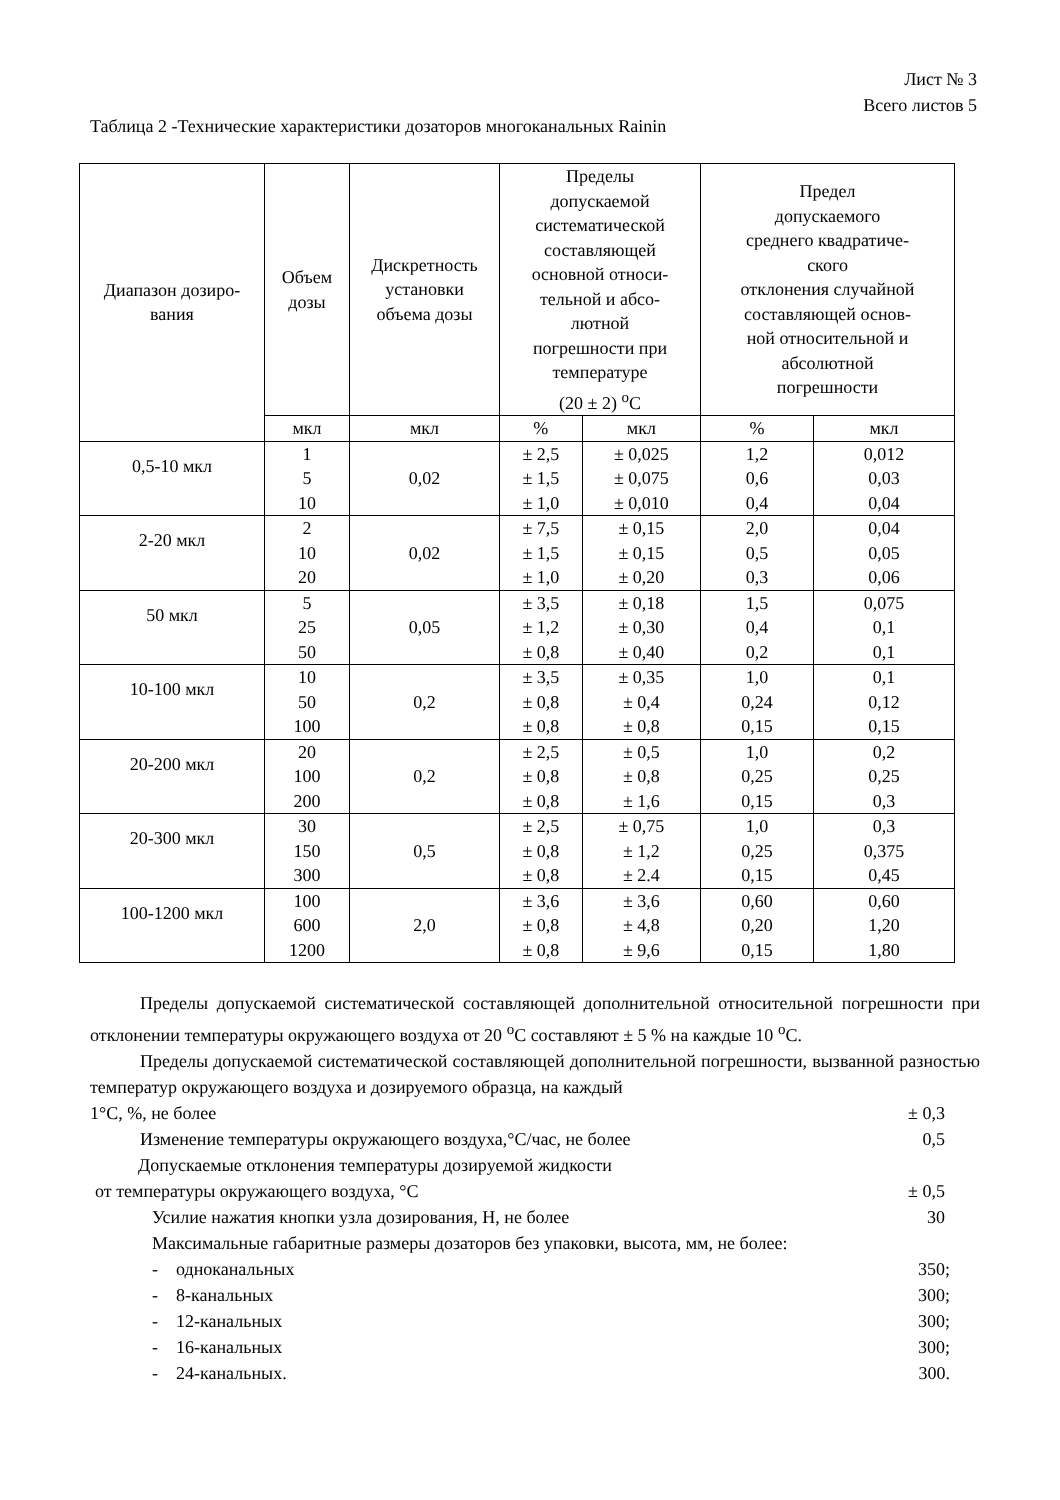Лист № 3
Всего листов 5
Таблица 2 -Технические характеристики дозаторов многоканальных Rainin
| Диапазон дозиро- вания | Объем дозы | Дискретность установки объема дозы | Пределы допускаемой систематической составляющей основной относи- тельной и абсо- лютной погрешности при температуре (20 ± 2) <sup>о</sup>С | | Предел допускаемого среднего квадратиче- ского отклонения случайной составляющей основ- ной относительной и абсолютной погрешности | |
| --- | --- | --- | --- | --- | --- | --- |
| | мкл | мкл | % | мкл | % | мкл |
| 0,5-10 мкл | 1 5 10 | 0,02 | ± 2,5 ± 1,5 ± 1,0 | ± 0,025 ± 0,075 ± 0,010 | 1,2 0,6 0,4 | 0,012 0,03 0,04 |
| 2-20 мкл | 2 10 20 | 0,02 | ± 7,5 ± 1,5 ± 1,0 | ± 0,15 ± 0,15 ± 0,20 | 2,0 0,5 0,3 | 0,04 0,05 0,06 |
| 50 мкл | 5 25 50 | 0,05 | ± 3,5 ± 1,2 ± 0,8 | ± 0,18 ± 0,30 ± 0,40 | 1,5 0,4 0,2 | 0,075 0,1 0,1 |
| 10-100 мкл | 10 50 100 | 0,2 | ± 3,5 ± 0,8 ± 0,8 | ± 0,35 ± 0,4 ± 0,8 | 1,0 0,24 0,15 | 0,1 0,12 0,15 |
| 20-200 мкл | 20 100 200 | 0,2 | ± 2,5 ± 0,8 ± 0,8 | ± 0,5 ± 0,8 ± 1,6 | 1,0 0,25 0,15 | 0,2 0,25 0,3 |
| 20-300 мкл | 30 150 300 | 0,5 | ± 2,5 ± 0,8 ± 0,8 | ± 0,75 ± 1,2 ± 2.4 | 1,0 0,25 0,15 | 0,3 0,375 0,45 |
| 100-1200 мкл | 100 600 1200 | 2,0 | ± 3,6 ± 0,8 ± 0,8 | ± 3,6 ± 4,8 ± 9,6 | 0,60 0,20 0,15 | 0,60 1,20 1,80 |
Пределы допускаемой систематической составляющей дополнительной относительной погрешности при отклонении температуры окружающего воздуха от 20 <sup>о</sup>С составляют ± 5 % на каждые 10 <sup>о</sup>С.
Пределы допускаемой систематической составляющей дополнительной погрешности, вызванной разностью температур окружающего воздуха и дозируемого образца, на каждый
1°С, %, не более ± 0,3
Изменение температуры окружающего воздуха,°С/час, не более 0,5
Допускаемые отклонения температуры дозируемой жидкости
от температуры окружающего воздуха, °С ± 0,5
Усилие нажатия кнопки узла дозирования, Н, не более 30
Максимальные габаритные размеры дозаторов без упаковки, высота, мм, не более:
- одноканальных 350;
- 8-канальных 300;
- 12-канальных 300;
- 16-канальных 300;
- 24-канальных. 300.